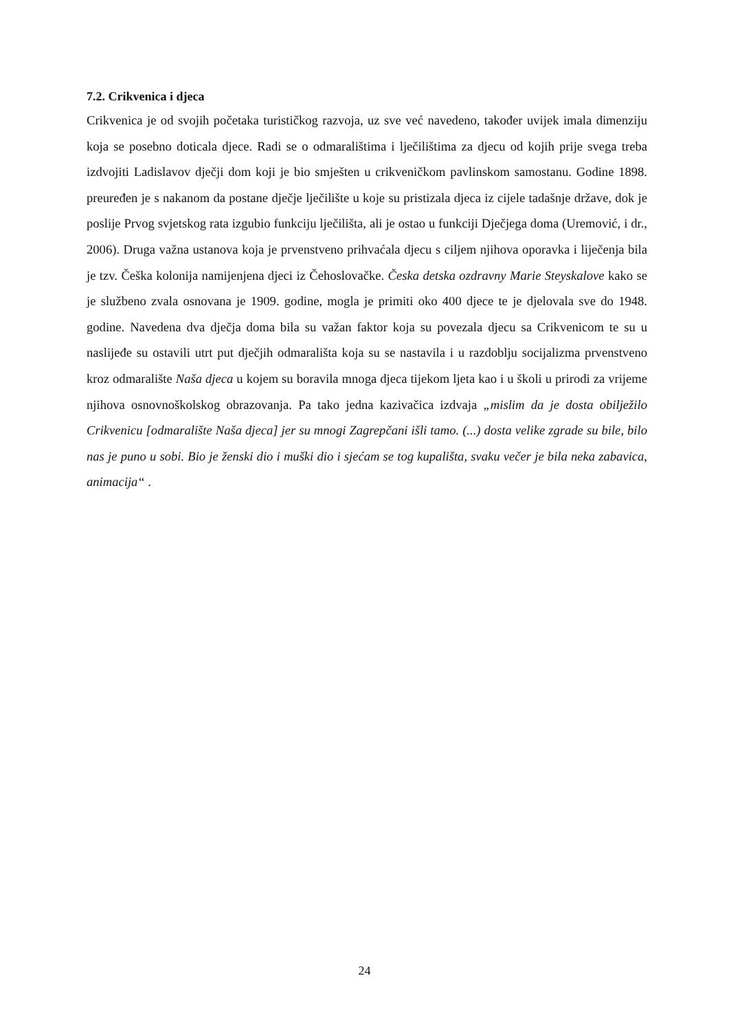7.2. Crikvenica i djeca
Crikvenica je od svojih početaka turističkog razvoja, uz sve već navedeno, također uvijek imala dimenziju koja se posebno doticala djece. Radi se o odmaralištima i lječilištima za djecu od kojih prije svega treba izdvojiti Ladislavov dječji dom koji je bio smješten u crikveničkom pavlinskom samostanu. Godine 1898. preuređen je s nakanom da postane dječje lječilište u koje su pristizala djeca iz cijele tadašnje države, dok je poslije Prvog svjetskog rata izgubio funkciju lječilišta, ali je ostao u funkciji Dječjega doma (Uremović, i dr., 2006). Druga važna ustanova koja je prvenstveno prihvaćala djecu s ciljem njihova oporavka i liječenja bila je tzv. Češka kolonija namijenjena djeci iz Čehoslovačke. Česka detska ozdravny Marie Steyskalove kako se je službeno zvala osnovana je 1909. godine, mogla je primiti oko 400 djece te je djelovala sve do 1948. godine. Navedena dva dječja doma bila su važan faktor koja su povezala djecu sa Crikvenicom te su u naslijeđe su ostavili utrt put dječjih odmarališta koja su se nastavila i u razdoblju socijalizma prvenstveno kroz odmaralište Naša djeca u kojem su boravila mnoga djeca tijekom ljeta kao i u školi u prirodi za vrijeme njihova osnovnoškolskog obrazovanja. Pa tako jedna kazivačica izdvaja „mislim da je dosta obilježilo Crikvenicu [odmaralište Naša djeca] jer su mnogi Zagrepčani išli tamo. (...) dosta velike zgrade su bile, bilo nas je puno u sobi. Bio je ženski dio i muški dio i sjećam se tog kupališta, svaku večer je bila neka zabavica, animacija“ .
24